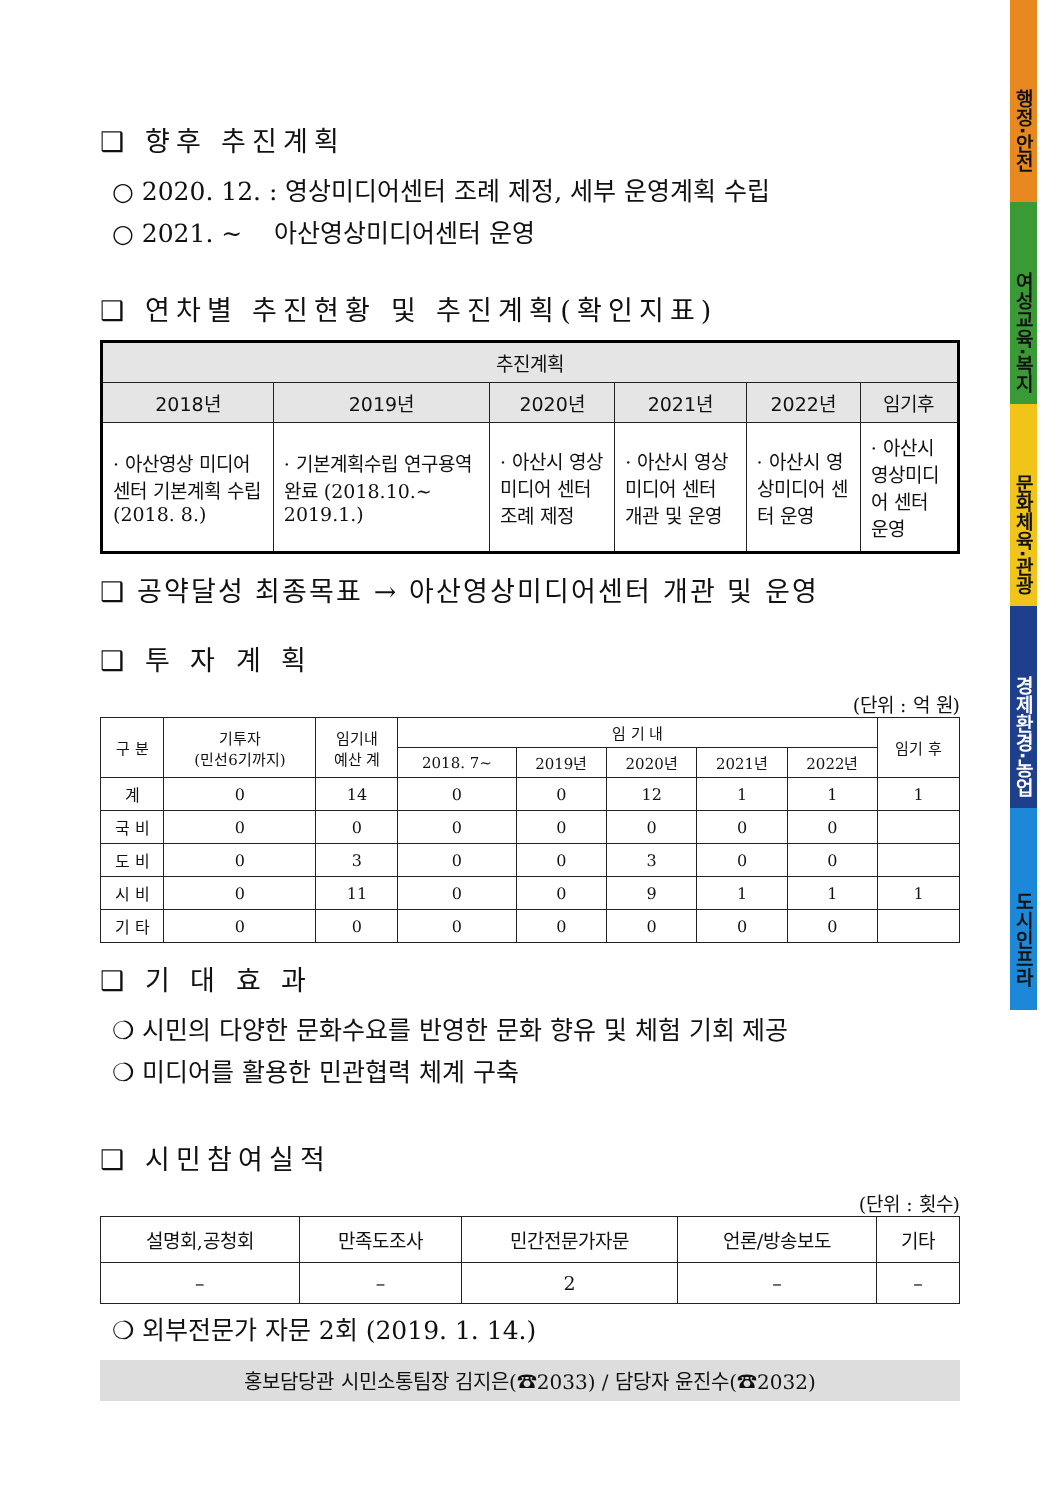행정·안전
여성교육·복지
문화체육·관광
경제환경·농업
도시인프라
❑ 향후 추진계획
○ 2020. 12. : 영상미디어센터 조례 제정, 세부 운영계획 수립
○ 2021. ~ 아산영상미디어센터 운영
❑ 연차별 추진현황 및 추진계획(확인지표)
| 추진계획 | | | | | |
| --- | --- | --- | --- | --- | --- |
| 2018년 | 2019년 | 2020년 | 2021년 | 2022년 | 임기후 |
| · 아산영상 미디어센터 기본계획 수립 (2018. 8.) | · 기본계획수립 연구용역 완료 (2018.10.~ 2019.1.) | · 아산시 영상미디어 센터 조례 제정 | · 아산시 영상미디어 센터 개관 및 운영 | · 아산시 영상미디어 센터 운영 | · 아산시 영상미디어 센터 운영 |
❑ 공약달성 최종목표 → 아산영상미디어센터 개관 및 운영
❑ 투 자 계 획
(단위 : 억 원)
| 구 분 | 기투자 (민선6기까지) | 임기내 예산 계 | 임 기 내 | | | | | 임기 후 |
| --- | --- | --- | --- | --- | --- | --- | --- | --- |
| | | | 2018. 7~ | 2019년 | 2020년 | 2021년 | 2022년 | |
| 계 | 0 | 14 | 0 | 0 | 12 | 1 | 1 | 1 |
| 국 비 | 0 | 0 | 0 | 0 | 0 | 0 | 0 | |
| 도 비 | 0 | 3 | 0 | 0 | 3 | 0 | 0 | |
| 시 비 | 0 | 11 | 0 | 0 | 9 | 1 | 1 | 1 |
| 기 타 | 0 | 0 | 0 | 0 | 0 | 0 | 0 | |
❑ 기 대 효 과
❍ 시민의 다양한 문화수요를 반영한 문화 향유 및 체험 기회 제공
❍ 미디어를 활용한 민관협력 체계 구축
❑ 시민참여실적
(단위 : 횟수)
| 설명회,공청회 | 만족도조사 | 민간전문가자문 | 언론/방송보도 | 기타 |
| – | – | 2 | – | – |
❍ 외부전문가 자문 2회 (2019. 1. 14.)
홍보담당관 시민소통팀장 김지은(☎2033) / 담당자 윤진수(☎2032)